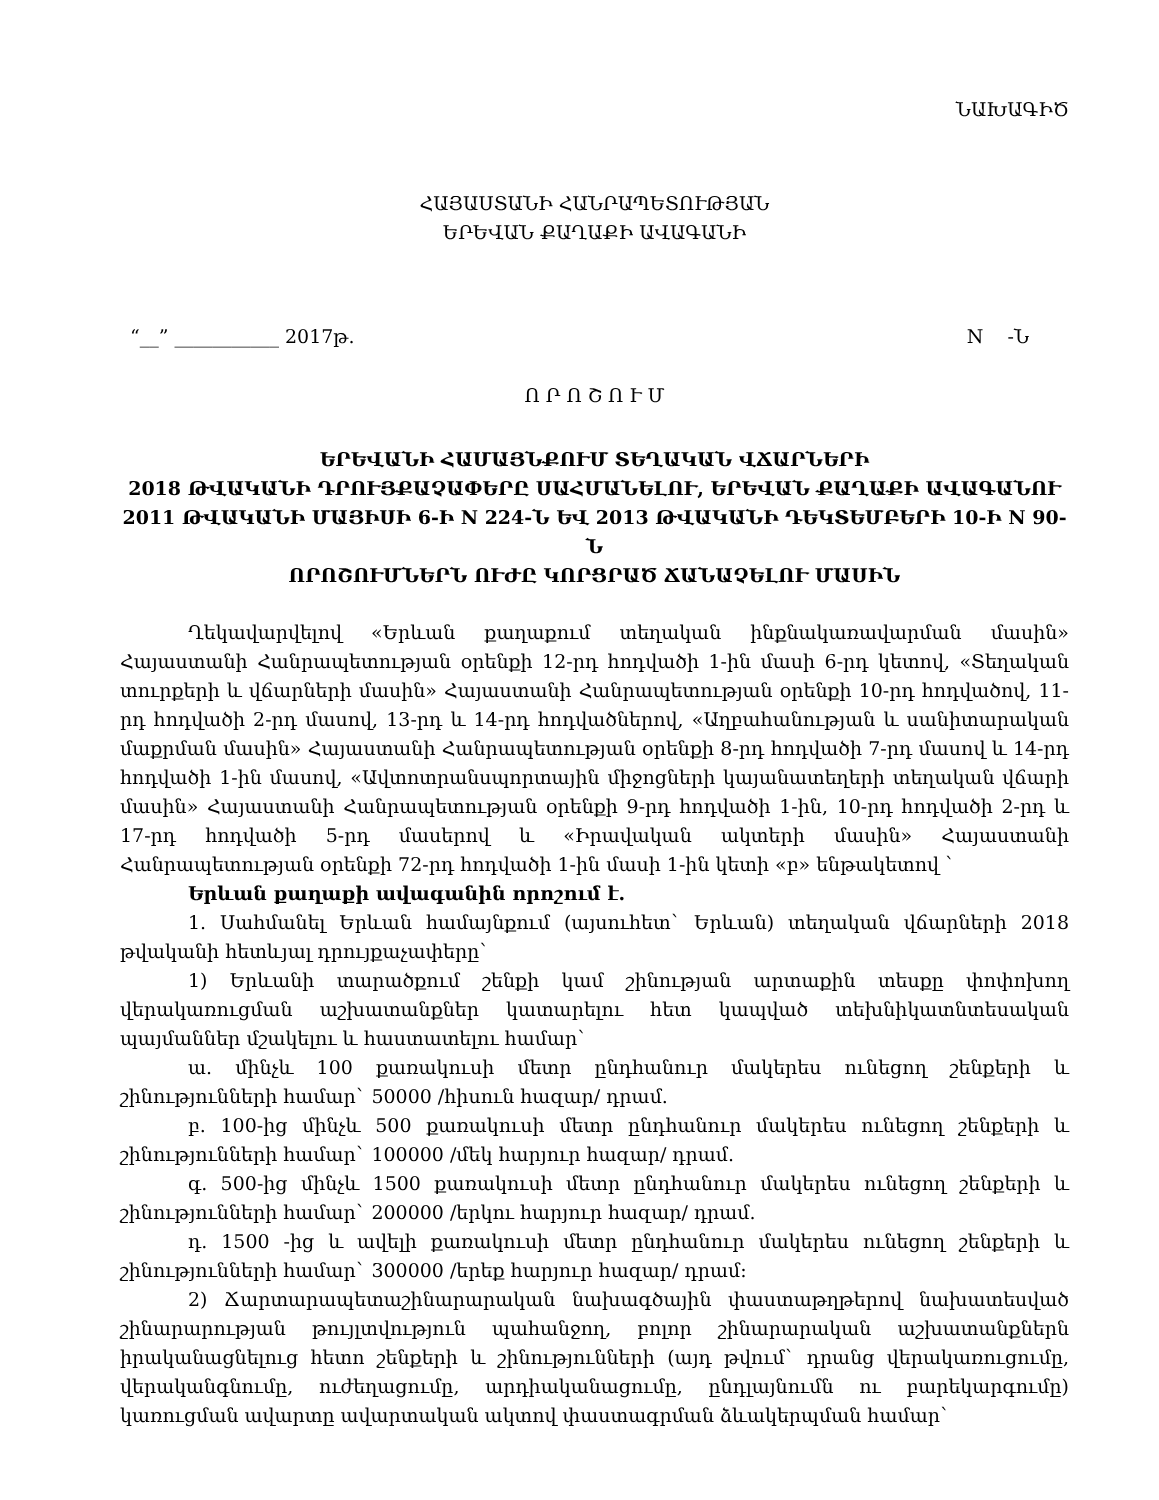ՆԱԽԱԳԻԾ
ՀԱՅԱՍՏԱՆԻ ՀԱՆՐԱՊԵՏՈՒԹՅԱՆ
ԵՐԵՎԱՆ ՔԱՂԱՔԻ ԱՎԱԳԱՆԻ
“__” ___________ 2017թ. N -Ն
Ո Ր Ո Շ Ո Ւ Մ
ԵՐԵՎԱՆԻ ՀԱՄԱՅՆՔՈՒՄ ՏԵՂԱԿԱՆ ՎՃԱՐՆԵՐԻ
2018 ԹՎԱԿԱՆԻ ԴՐՈՒՅՔԱՉԱՓԵՐԸ ՍԱՀՄԱՆԵԼՈՒ, ԵՐԵՎԱՆ ՔԱՂԱՔԻ ԱՎԱԳԱՆՈՒ
2011 ԹՎԱԿԱՆԻ ՄԱՅԻՍԻ 6-Ի N 224-Ն ԵՎ 2013 ԹՎԱԿԱՆԻ ԴԵԿՏԵՄԲԵՐԻ 10-Ի N 90-Ն
ՈՐՈՇՈՒՄՆԵՐՆ ՈՒԺԸ ԿՈՐՑՐԱԾ ՃԱՆԱՉԵԼՈՒ ՄԱՍԻՆ
Ղեկավարվելով «Երևան քաղաքում տեղական ինքնակառավարման մասին» Հայաստանի Հանրապետության օրենքի 12-րդ հոդվածի 1-ին մասի 6-րդ կետով, «Տեղական տուրքերի և վճարների մասին» Հայաստանի Հանրապետության օրենքի 10-րդ հոդվածով, 11-րդ հոդվածի 2-րդ մասով, 13-րդ և 14-րդ հոդվածներով, «Աղբահանության և սանիտարական մաքրման մասին» Հայաստանի Հանրապետության օրենքի 8-րդ հոդվածի 7-րդ մասով և 14-րդ հոդվածի 1-ին մասով, «Ավտոտրանսպորտային միջոցների կայանատեղերի տեղական վճարի մասին» Հայաստանի Հանրապետության օրենքի 9-րդ հոդվածի 1-ին, 10-րդ հոդվածի 2-րդ և 17-րդ հոդվածի 5-րդ մասերով և «Իրավական ակտերի մասին» Հայաստանի Հանրապետության օրենքի 72-րդ հոդվածի 1-ին մասի 1-ին կետի «բ» ենթակետով `
Երևան քաղաքի ավագանին որոշում է.
1. Սահմանել Երևան համայնքում (այսուհետ` Երևան) տեղական վճարների 2018 թվականի հետևյալ դրույքաչափերը`
1) Երևանի տարածքում շենքի կամ շինության արտաքին տեսքը փոփոխող վերակառուցման աշխատանքներ կատարելու հետ կապված տեխնիկատնտեսական պայմաններ մշակելու և հաստատելու համար`
ա. մինչև 100 քառակուսի մետր ընդհանուր մակերես ունեցող շենքերի և շինությունների համար` 50000 /հիսուն հազար/ դրամ.
բ. 100-ից մինչև 500 քառակուսի մետր ընդհանուր մակերես ունեցող շենքերի և շինությունների համար` 100000 /մեկ հարյուր հազար/ դրամ.
գ. 500-ից մինչև 1500 քառակուսի մետր ընդհանուր մակերես ունեցող շենքերի և շինությունների համար` 200000 /երկու հարյուր հազար/ դրամ.
դ. 1500 -ից և ավելի քառակուսի մետր ընդհանուր մակերես ունեցող շենքերի և շինությունների համար` 300000 /երեք հարյուր հազար/ դրամ:
2) Ճարտարապետաշինարարական նախագծային փաստաթղթերով նախատեսված շինարարության թույլտվություն պահանջող, բոլոր շինարարական աշխատանքներն իրականացնելուց հետո շենքերի և շինությունների (այդ թվում` դրանց վերակառուցումը, վերականգնումը, ուժեղացումը, արդիականացումը, ընդլայնումն ու բարեկարգումը) կառուցման ավարտը ավարտական ակտով փաստագրման ձևակերպման համար`